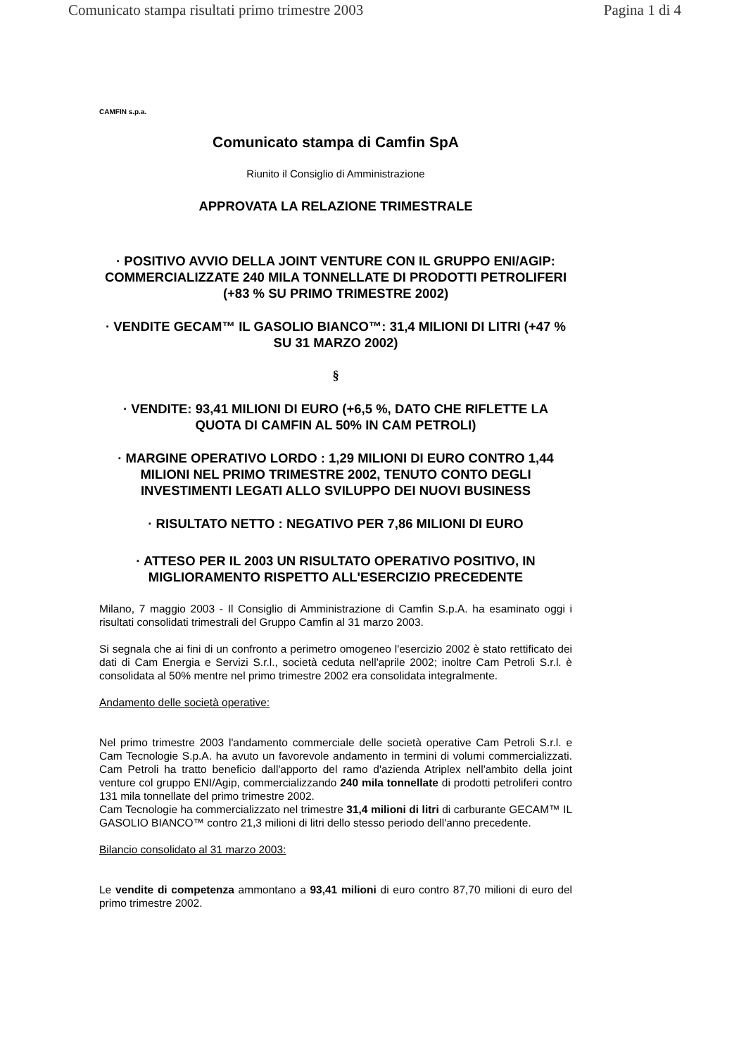Comunicato stampa risultati primo trimestre 2003 Pagina 1 di 4
CAMFIN s.p.a.
Comunicato stampa di Camfin SpA
Riunito il Consiglio di Amministrazione
APPROVATA LA RELAZIONE TRIMESTRALE
· POSITIVO AVVIO DELLA JOINT VENTURE CON IL GRUPPO ENI/AGIP: COMMERCIALIZZATE 240 MILA TONNELLATE DI PRODOTTI PETROLIFERI (+83 % SU PRIMO TRIMESTRE 2002)
· VENDITE GECAM™ IL GASOLIO BIANCO™: 31,4 MILIONI DI LITRI (+47 % SU 31 MARZO 2002)
§
· VENDITE: 93,41 MILIONI DI EURO (+6,5 %, DATO CHE RIFLETTE LA QUOTA DI CAMFIN AL 50% IN CAM PETROLI)
· MARGINE OPERATIVO LORDO : 1,29 MILIONI DI EURO CONTRO 1,44 MILIONI NEL PRIMO TRIMESTRE 2002, TENUTO CONTO DEGLI INVESTIMENTI LEGATI ALLO SVILUPPO DEI NUOVI BUSINESS
· RISULTATO NETTO : NEGATIVO PER 7,86 MILIONI DI EURO
· ATTESO PER IL 2003 UN RISULTATO OPERATIVO POSITIVO, IN MIGLIORAMENTO RISPETTO ALL'ESERCIZIO PRECEDENTE
Milano, 7 maggio 2003 - Il Consiglio di Amministrazione di Camfin S.p.A. ha esaminato oggi i risultati consolidati trimestrali del Gruppo Camfin al 31 marzo 2003.
Si segnala che ai fini di un confronto a perimetro omogeneo l'esercizio 2002 è stato rettificato dei dati di Cam Energia e Servizi S.r.l., società ceduta nell'aprile 2002; inoltre Cam Petroli S.r.l. è consolidata al 50% mentre nel primo trimestre 2002 era consolidata integralmente.
Andamento delle società operative:
Nel primo trimestre 2003 l'andamento commerciale delle società operative Cam Petroli S.r.l. e Cam Tecnologie S.p.A. ha avuto un favorevole andamento in termini di volumi commercializzati. Cam Petroli ha tratto beneficio dall'apporto del ramo d'azienda Atriplex nell'ambito della joint venture col gruppo ENI/Agip, commercializzando 240 mila tonnellate di prodotti petroliferi contro 131 mila tonnellate del primo trimestre 2002.
Cam Tecnologie ha commercializzato nel trimestre 31,4 milioni di litri di carburante GECAM™ IL GASOLIO BIANCO™ contro 21,3 milioni di litri dello stesso periodo dell'anno precedente.
Bilancio consolidato al 31 marzo 2003:
Le vendite di competenza ammontano a 93,41 milioni di euro contro 87,70 milioni di euro del primo trimestre 2002.